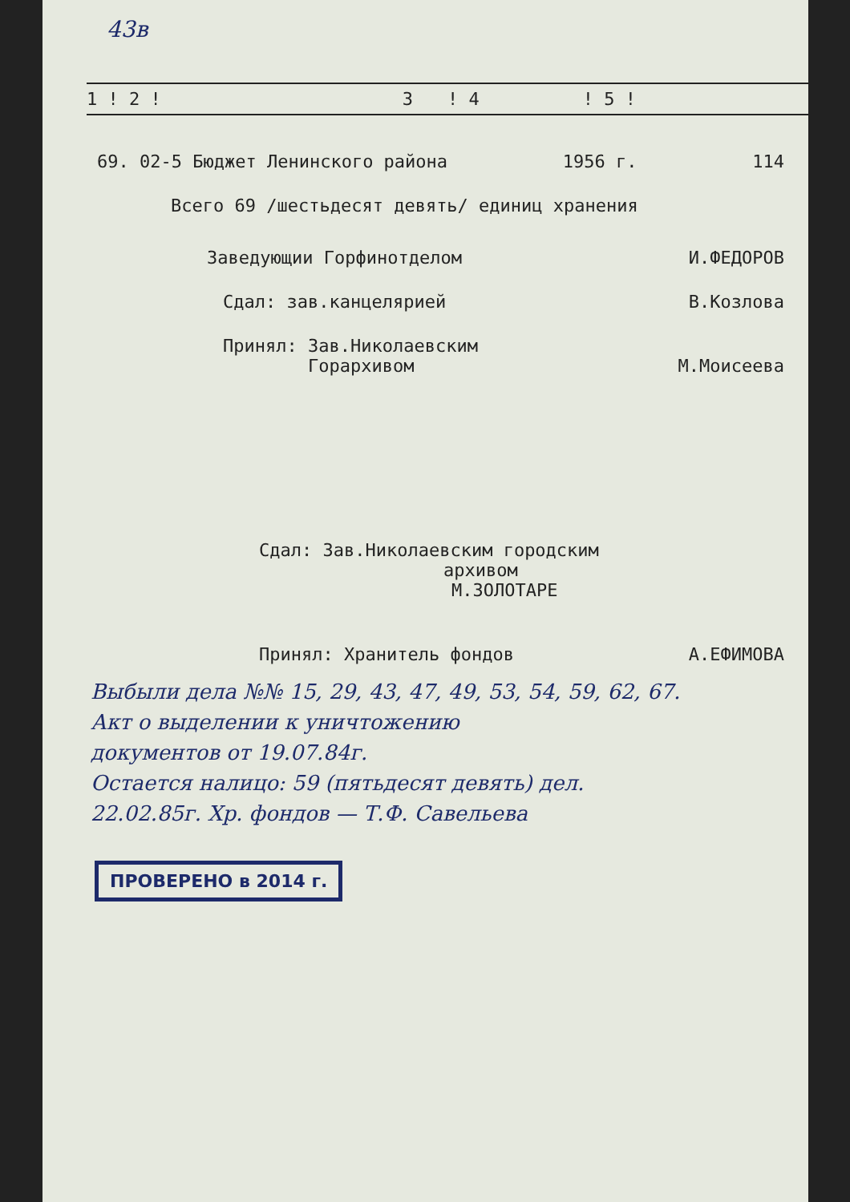43в
| 1 ! 2 ! | 3 | ! 4 | ! 5 ! |
| --- | --- | --- | --- |
69. 02-5 Бюджет Ленинского района 1956 г. 114
Всего 69 /шестьдесят девять/ единиц хранения
Заведующии Горфинотделом И.ФЕДОРОВ
Сдал: зав.канцелярией В.Козлова
Принял: Зав.Николаевским
Горархивом М.Моисеева
Сдал: Зав.Николаевским городским
архивом М.ЗОЛОТАРЕ
Принял: Хранитель фондов А.ЕФИМОВА
Выбыли дела №№ 15, 29, 43, 47, 49, 53, 54, 59, 62, 67.
Акт о выделении к уничтожению
документов от 19.07.84г.
Остается налицо: 59 (пятьдесят девять) дел.
22.02.85г. Хр. фондов — Т.Ф. Савельева
ПРОВЕРЕНО в 2014 г.